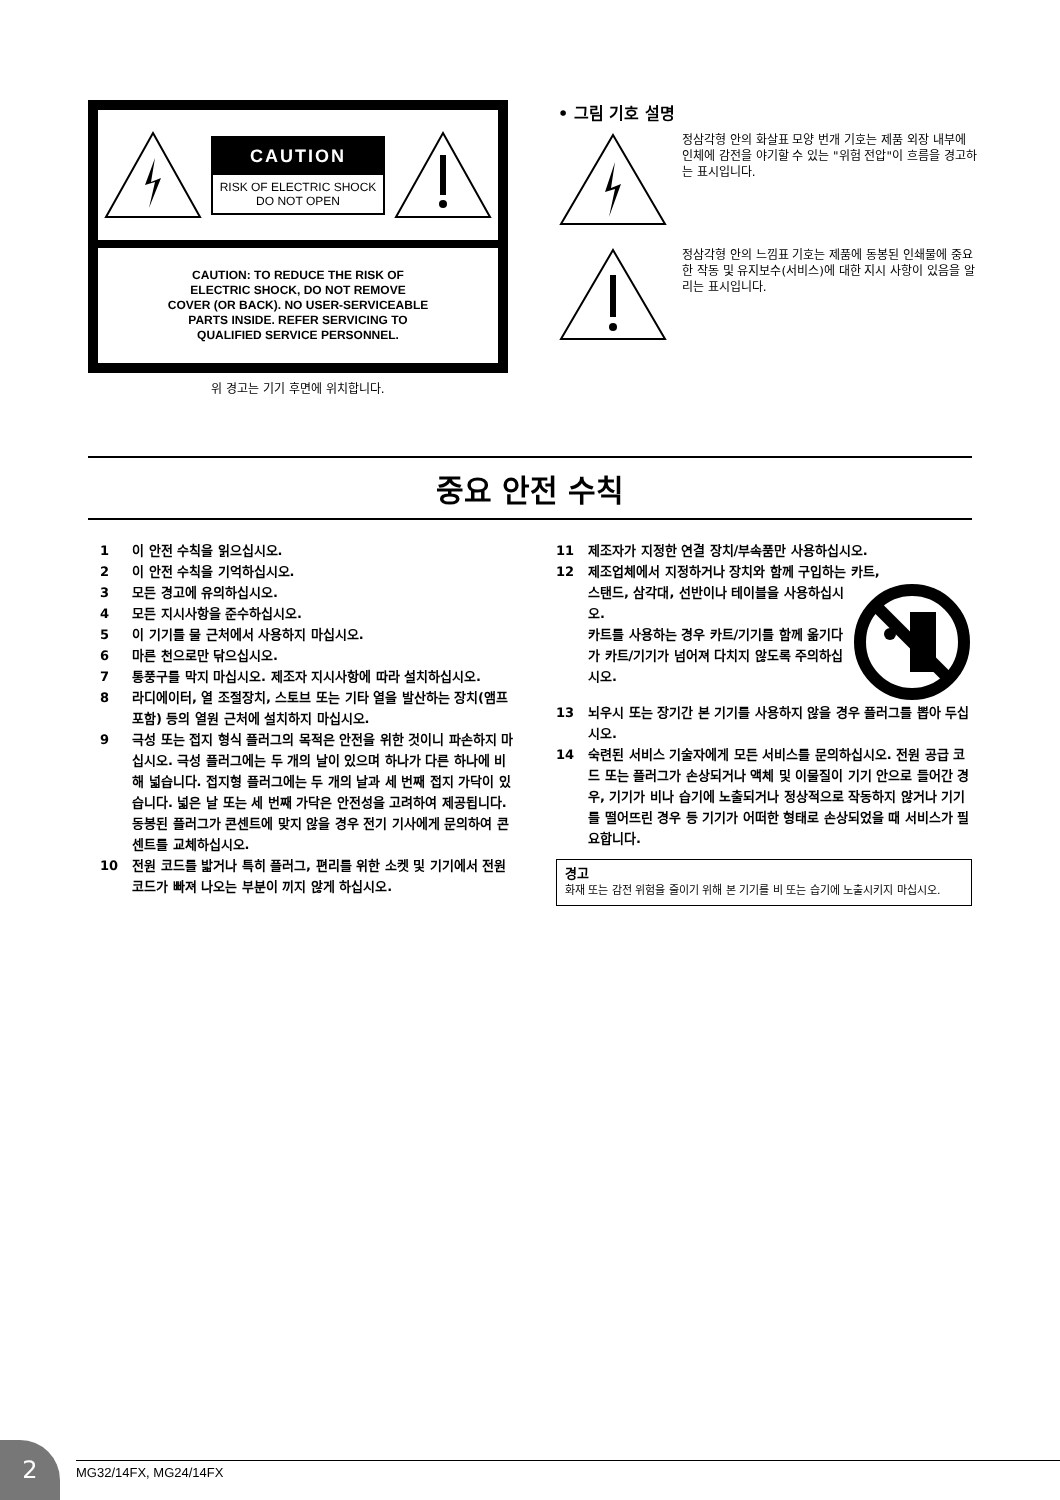CAUTION
RISK OF ELECTRIC SHOCK
DO NOT OPEN
CAUTION: TO REDUCE THE RISK OF
ELECTRIC SHOCK, DO NOT REMOVE
COVER (OR BACK). NO USER-SERVICEABLE
PARTS INSIDE. REFER SERVICING TO
QUALIFIED SERVICE PERSONNEL.
위 경고는 기기 후면에 위치합니다.
• 그림 기호 설명
정삼각형 안의 화살표 모양 번개 기호는 제품 외장 내부에 인체에 감전을 야기할 수 있는 "위험 전압"이 흐름을 경고하는 표시입니다.
정삼각형 안의 느낌표 기호는 제품에 동봉된 인쇄물에 중요한 작동 및 유지보수(서비스)에 대한 지시 사항이 있음을 알리는 표시입니다.
중요 안전 수칙
1 이 안전 수칙을 읽으십시오.
2 이 안전 수칙을 기억하십시오.
3 모든 경고에 유의하십시오.
4 모든 지시사항을 준수하십시오.
5 이 기기를 물 근처에서 사용하지 마십시오.
6 마른 천으로만 닦으십시오.
7 통풍구를 막지 마십시오. 제조자 지시사항에 따라 설치하십시오.
8 라디에이터, 열 조절장치, 스토브 또는 기타 열을 발산하는 장치(앰프 포함) 등의 열원 근처에 설치하지 마십시오.
9 극성 또는 접지 형식 플러그의 목적은 안전을 위한 것이니 파손하지 마십시오. 극성 플러그에는 두 개의 날이 있으며 하나가 다른 하나에 비해 넓습니다. 접지형 플러그에는 두 개의 날과 세 번째 접지 가닥이 있습니다. 넓은 날 또는 세 번째 가닥은 안전성을 고려하여 제공됩니다. 동봉된 플러그가 콘센트에 맞지 않을 경우 전기 기사에게 문의하여 콘센트를 교체하십시오.
10 전원 코드를 밟거나 특히 플러그, 편리를 위한 소켓 및 기기에서 전원 코드가 빠져 나오는 부분이 끼지 않게 하십시오.
11 제조자가 지정한 연결 장치/부속품만 사용하십시오.
12 제조업체에서 지정하거나 장치와 함께 구입하는 카트,
스탠드, 삼각대, 선반이나 테이블을 사용하십시오.
카트를 사용하는 경우 카트/기기를 함께 옮기다가 카트/기기가 넘어져 다치지 않도록 주의하십시오.
13 뇌우시 또는 장기간 본 기기를 사용하지 않을 경우 플러그를 뽑아 두십시오.
14 숙련된 서비스 기술자에게 모든 서비스를 문의하십시오. 전원 공급 코드 또는 플러그가 손상되거나 액체 및 이물질이 기기 안으로 들어간 경우, 기기가 비나 습기에 노출되거나 정상적으로 작동하지 않거나 기기를 떨어뜨린 경우 등 기기가 어떠한 형태로 손상되었을 때 서비스가 필요합니다.
경고
화재 또는 감전 위험을 줄이기 위해 본 기기를 비 또는 습기에 노출시키지 마십시오.
2
MG32/14FX, MG24/14FX